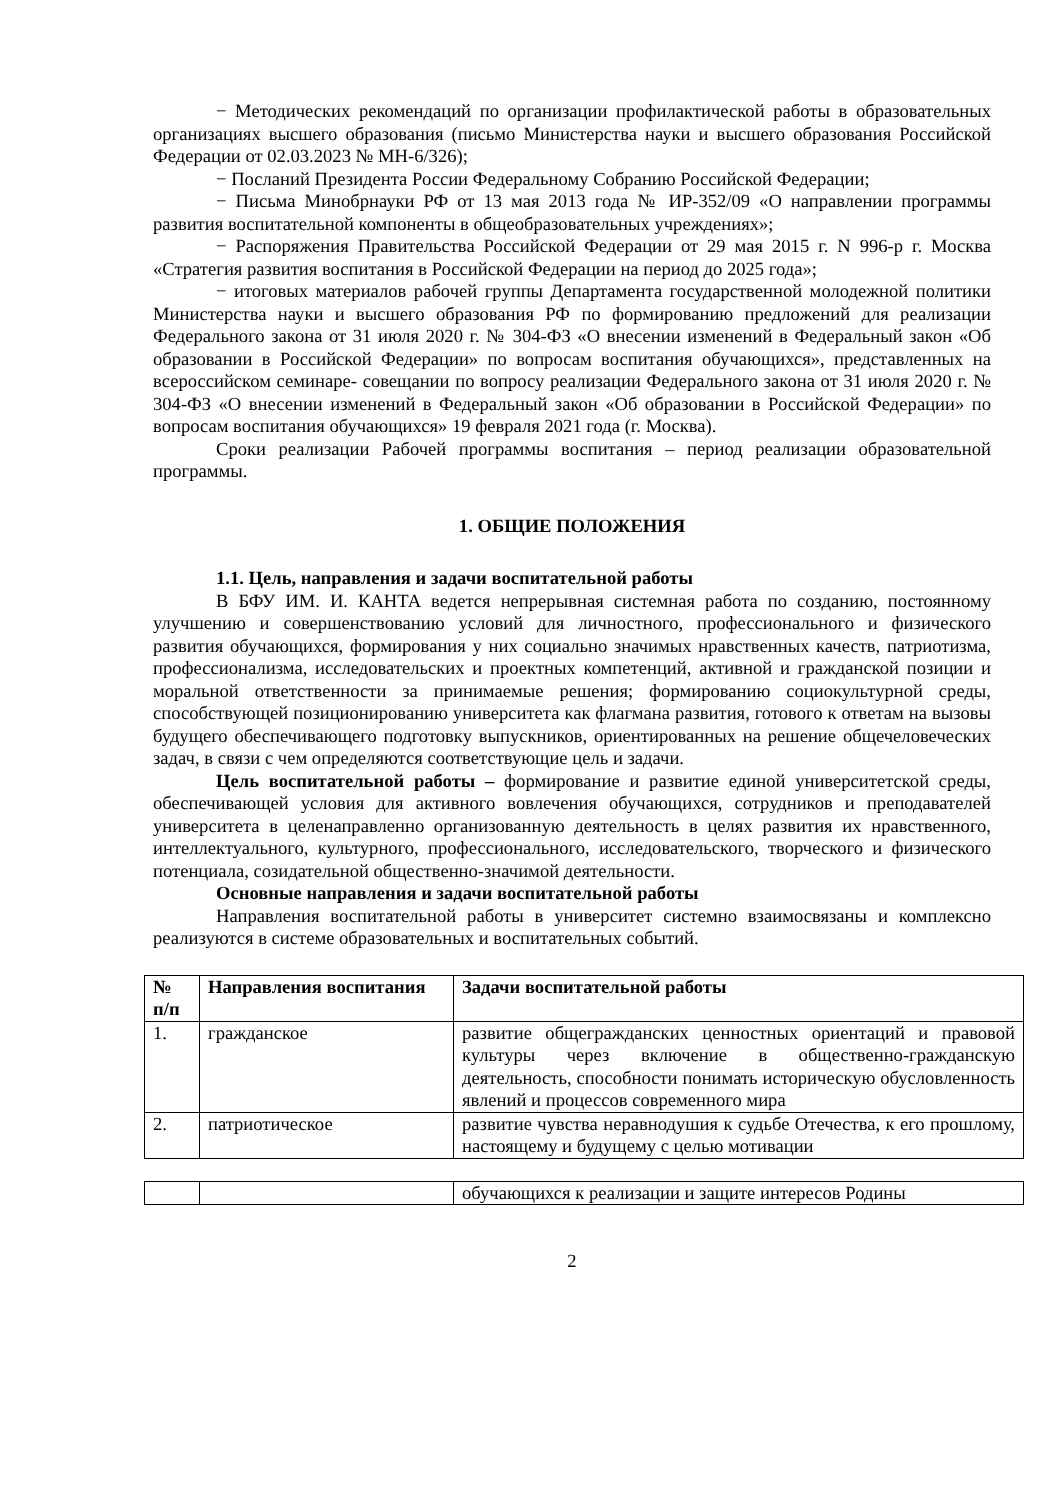− Методических рекомендаций по организации профилактической работы в образовательных организациях высшего образования (письмо Министерства науки и высшего образования Российской Федерации от 02.03.2023 № МН-6/326);
− Посланий Президента России Федеральному Собранию Российской Федерации;
− Письма Минобрнауки РФ от 13 мая 2013 года № ИР-352/09 «О направлении программы развития воспитательной компоненты в общеобразовательных учреждениях»;
− Распоряжения Правительства Российской Федерации от 29 мая 2015 г. N 996-р г. Москва «Стратегия развития воспитания в Российской Федерации на период до 2025 года»;
− итоговых материалов рабочей группы Департамента государственной молодежной политики Министерства науки и высшего образования РФ по формированию предложений для реализации Федерального закона от 31 июля 2020 г. № 304-ФЗ «О внесении изменений в Федеральный закон «Об образовании в Российской Федерации» по вопросам воспитания обучающихся», представленных на всероссийском семинаре- совещании по вопросу реализации Федерального закона от 31 июля 2020 г. № 304-ФЗ «О внесении изменений в Федеральный закон «Об образовании в Российской Федерации» по вопросам воспитания обучающихся» 19 февраля 2021 года (г. Москва).
Сроки реализации Рабочей программы воспитания – период реализации образовательной программы.
1. ОБЩИЕ ПОЛОЖЕНИЯ
1.1. Цель, направления и задачи воспитательной работы
В БФУ ИМ. И. КАНТА ведется непрерывная системная работа по созданию, постоянному улучшению и совершенствованию условий для личностного, профессионального и физического развития обучающихся, формирования у них социально значимых нравственных качеств, патриотизма, профессионализма, исследовательских и проектных компетенций, активной и гражданской позиции и моральной ответственности за принимаемые решения; формированию социокультурной среды, способствующей позиционированию университета как флагмана развития, готового к ответам на вызовы будущего обеспечивающего подготовку выпускников, ориентированных на решение общечеловеческих задач, в связи с чем определяются соответствующие цель и задачи.
Цель воспитательной работы – формирование и развитие единой университетской среды, обеспечивающей условия для активного вовлечения обучающихся, сотрудников и преподавателей университета в целенаправленно организованную деятельность в целях развития их нравственного, интеллектуального, культурного, профессионального, исследовательского, творческого и физического потенциала, созидательной общественно-значимой деятельности.
Основные направления и задачи воспитательной работы
Направления воспитательной работы в университет системно взаимосвязаны и комплексно реализуются в системе образовательных и воспитательных событий.
| № п/п | Направления воспитания | Задачи воспитательной работы |
| --- | --- | --- |
| 1. | гражданское | развитие общегражданских ценностных ориентаций и правовой культуры через включение в общественно-гражданскую деятельность, способности понимать историческую обусловленность явлений и процессов современного мира |
| 2. | патриотическое | развитие чувства неравнодушия к судьбе Отечества, к его прошлому, настоящему и будущему с целью мотивации |
| | | обучающихся к реализации и защите интересов Родины |
2